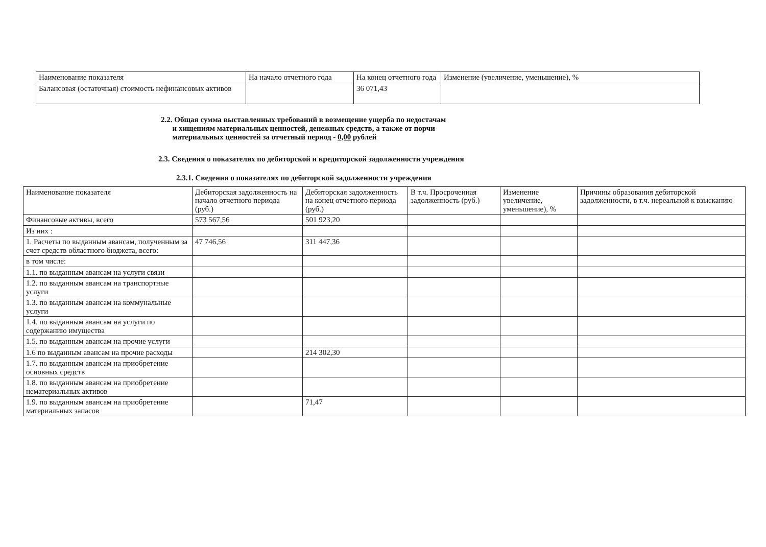| Наименование показателя | На начало отчетного года | На конец отчетного года | Изменение (увеличение, уменьшение), % |
| --- | --- | --- | --- |
| Балансовая (остаточная) стоимость нефинансовых активов | | 36 071,43 | |
2.2. Общая сумма выставленных требований в возмещение ущерба по недостачам
и хищениям материальных ценностей, денежных средств, а также от порчи
материальных ценностей за отчетный период - 0,00 рублей
2.3. Сведения о показателях по дебиторской и кредиторской задолженности учреждения
2.3.1. Сведения о показателях по дебиторской задолженности учреждения
| Наименование показателя | Дебиторская задолженность на начало отчетного периода (руб.) | Дебиторская задолженность на конец отчетного периода (руб.) | В т.ч. Просроченная задолженность (руб.) | Изменение увеличение, уменьшение), % | Причины образования дебиторской задолженности, в т.ч. нереальной к взысканию |
| --- | --- | --- | --- | --- | --- |
| Финансовые активы, всего | 573 567,56 | 501 923,20 | | | |
| Из них : | | | | | |
| 1. Расчеты по выданным авансам, полученным за счет средств областного бюджета, всего: | 47 746,56 | 311 447,36 | | | |
| в том числе: | | | | | |
| 1.1. по выданным авансам на услуги связи | | | | | |
| 1.2. по выданным авансам на транспортные услуги | | | | | |
| 1.3. по выданным авансам на коммунальные услуги | | | | | |
| 1.4. по выданным авансам на услуги по содержанию имущества | | | | | |
| 1.5. по выданным авансам на прочие услуги | | | | | |
| 1.6 по выданным авансам на прочие расходы | | 214 302,30 | | | |
| 1.7. по выданным авансам на приобретение основных средств | | | | | |
| 1.8. по выданным авансам на приобретение нематериальных активов | | | | | |
| 1.9. по выданным авансам на приобретение материальных запасов | | 71,47 | | | |